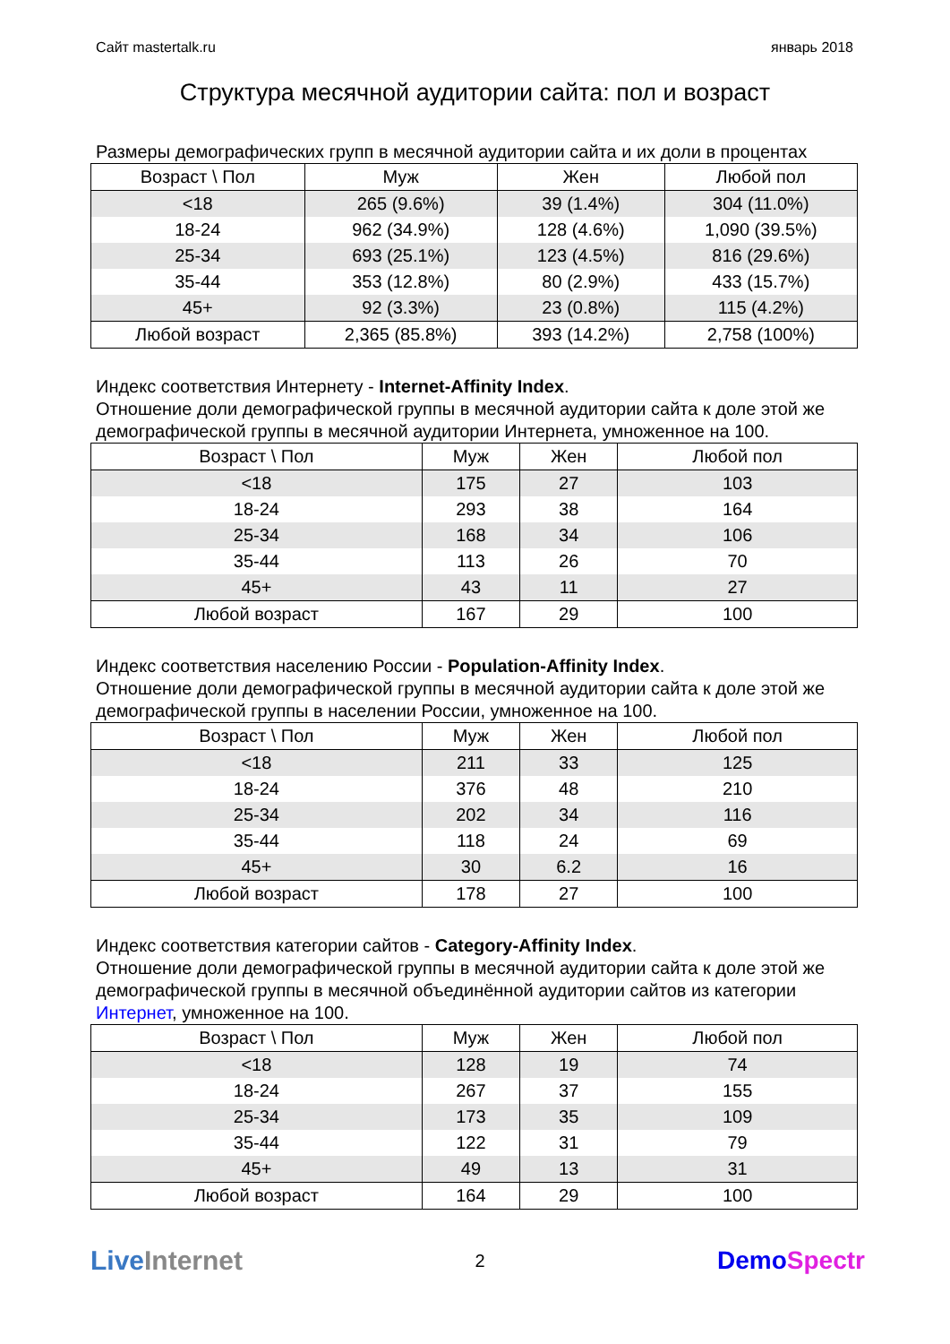Сайт mastertalk.ru январь 2018
Структура месячной аудитории сайта: пол и возраст
Размеры демографических групп в месячной аудитории сайта и их доли в процентах
| Возраст \ Пол | Муж | Жен | Любой пол |
| --- | --- | --- | --- |
| <18 | 265 (9.6%) | 39 (1.4%) | 304 (11.0%) |
| 18-24 | 962 (34.9%) | 128 (4.6%) | 1,090 (39.5%) |
| 25-34 | 693 (25.1%) | 123 (4.5%) | 816 (29.6%) |
| 35-44 | 353 (12.8%) | 80 (2.9%) | 433 (15.7%) |
| 45+ | 92 (3.3%) | 23 (0.8%) | 115 (4.2%) |
| Любой возраст | 2,365 (85.8%) | 393 (14.2%) | 2,758 (100%) |
Индекс соответствия Интернету - Internet-Affinity Index.
Отношение доли демографической группы в месячной аудитории сайта к доле этой же демографической группы в месячной аудитории Интернета, умноженное на 100.
| Возраст \ Пол | Муж | Жен | Любой пол |
| --- | --- | --- | --- |
| <18 | 175 | 27 | 103 |
| 18-24 | 293 | 38 | 164 |
| 25-34 | 168 | 34 | 106 |
| 35-44 | 113 | 26 | 70 |
| 45+ | 43 | 11 | 27 |
| Любой возраст | 167 | 29 | 100 |
Индекс соответствия населению России - Population-Affinity Index.
Отношение доли демографической группы в месячной аудитории сайта к доле этой же демографической группы в населении России, умноженное на 100.
| Возраст \ Пол | Муж | Жен | Любой пол |
| --- | --- | --- | --- |
| <18 | 211 | 33 | 125 |
| 18-24 | 376 | 48 | 210 |
| 25-34 | 202 | 34 | 116 |
| 35-44 | 118 | 24 | 69 |
| 45+ | 30 | 6.2 | 16 |
| Любой возраст | 178 | 27 | 100 |
Индекс соответствия категории сайтов - Category-Affinity Index.
Отношение доли демографической группы в месячной аудитории сайта к доле этой же демографической группы в месячной объединённой аудитории сайтов из категории Интернет, умноженное на 100.
| Возраст \ Пол | Муж | Жен | Любой пол |
| --- | --- | --- | --- |
| <18 | 128 | 19 | 74 |
| 18-24 | 267 | 37 | 155 |
| 25-34 | 173 | 35 | 109 |
| 35-44 | 122 | 31 | 79 |
| 45+ | 49 | 13 | 31 |
| Любой возраст | 164 | 29 | 100 |
LiveInternet 2 DemoSpectr